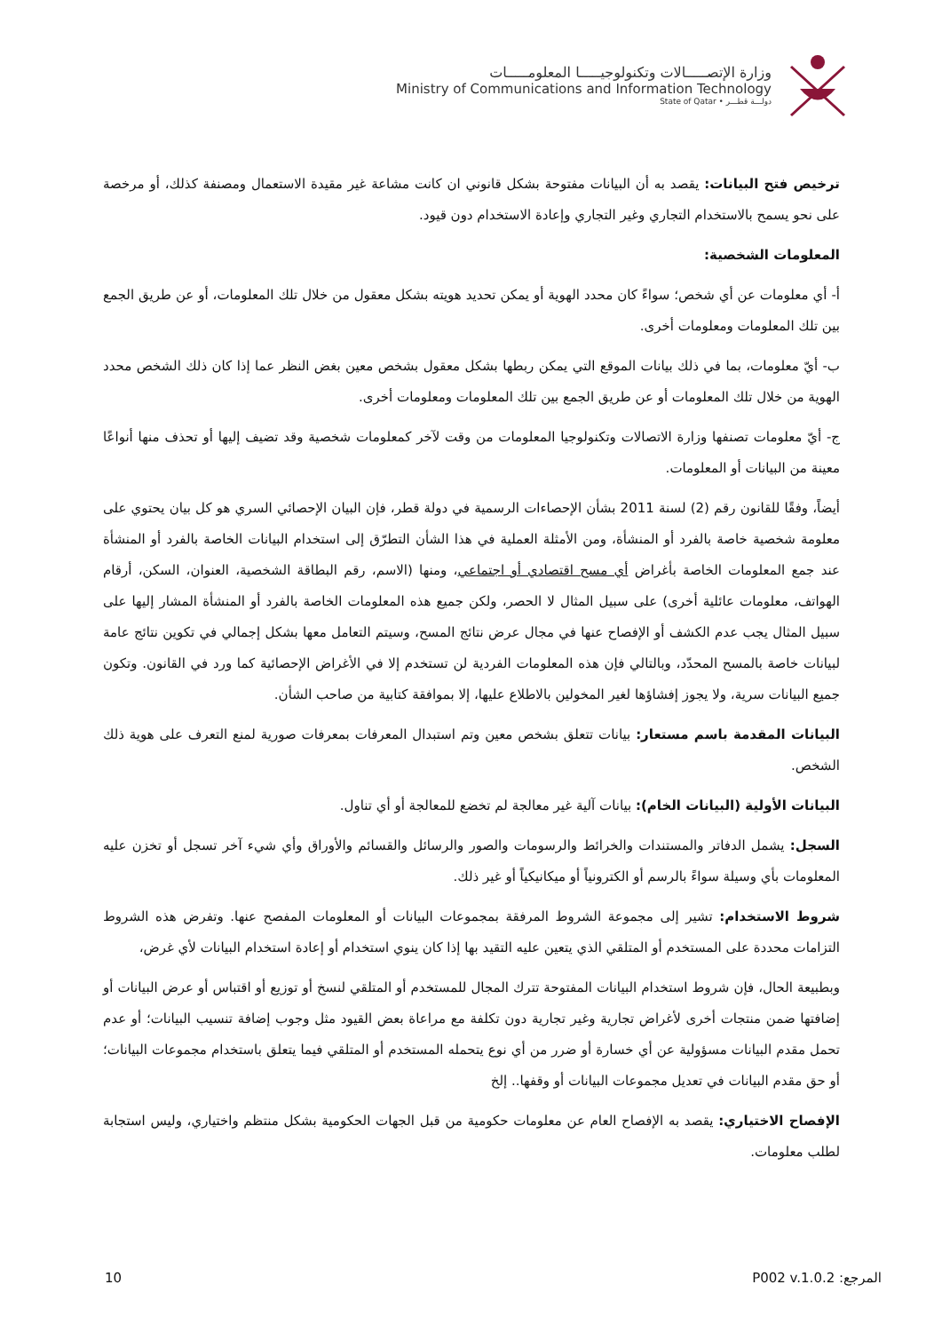وزارة الإتصـــــالات وتكنولوجيـــــا المعلومـــــات
Ministry of Communications and Information Technology
State of Qatar • دولـــة قطـــر
ترخيص فتح البيانات: يقصد به أن البيانات مفتوحة بشكل قانوني ان كانت مشاعة غير مقيدة الاستعمال ومصنفة كذلك، أو مرخصة على نحو يسمح بالاستخدام التجاري وغير التجاري وإعادة الاستخدام دون قيود.
المعلومات الشخصية:
أ- أي معلومات عن أي شخص؛ سواءً كان محدد الهوية أو يمكن تحديد هويته بشكل معقول من خلال تلك المعلومات، أو عن طريق الجمع بين تلك المعلومات ومعلومات أخرى.
ب- أيّ معلومات، بما في ذلك بيانات الموقع التي يمكن ربطها بشكل معقول بشخص معين بغض النظر عما إذا كان ذلك الشخص محدد الهوية من خلال تلك المعلومات أو عن طريق الجمع بين تلك المعلومات ومعلومات أخرى.
ج- أيّ معلومات تصنفها وزارة الاتصالات وتكنولوجيا المعلومات من وقت لآخر كمعلومات شخصية وقد تضيف إليها أو تحذف منها أنواعًا معينة من البيانات أو المعلومات.
أيضاً، وفقًا للقانون رقم (2) لسنة 2011 بشأن الإحصاءات الرسمية في دولة قطر، فإن البيان الإحصائي السري هو كل بيان يحتوي على معلومة شخصية خاصة بالفرد أو المنشأة، ومن الأمثلة العملية في هذا الشأن التطرّق إلى استخدام البيانات الخاصة بالفرد أو المنشأة عند جمع المعلومات الخاصة بأغراض أي مسح اقتصادي أو اجتماعي، ومنها (الاسم، رقم البطاقة الشخصية، العنوان، السكن، أرقام الهواتف، معلومات عائلية أخرى) على سبيل المثال لا الحصر، ولكن جميع هذه المعلومات الخاصة بالفرد أو المنشأة المشار إليها على سبيل المثال يجب عدم الكشف أو الإفصاح عنها في مجال عرض نتائج المسح، وسيتم التعامل معها بشكل إجمالي في تكوين نتائج عامة لبيانات خاصة بالمسح المحدّد، وبالتالي فإن هذه المعلومات الفردية لن تستخدم إلا في الأغراض الإحصائية كما ورد في القانون. وتكون جميع البيانات سرية، ولا يجوز إفشاؤها لغير المخولين بالاطلاع عليها، إلا بموافقة كتابية من صاحب الشأن.
البيانات المقدمة باسم مستعار: بيانات تتعلق بشخص معين وتم استبدال المعرفات بمعرفات صورية لمنع التعرف على هوية ذلك الشخص.
البيانات الأولية (البيانات الخام): بيانات آلية غير معالجة لم تخضع للمعالجة أو أي تناول.
السجل: يشمل الدفاتر والمستندات والخرائط والرسومات والصور والرسائل والقسائم والأوراق وأي شيء آخر تسجل أو تخزن عليه المعلومات بأي وسيلة سواءً بالرسم أو الكترونياً أو ميكانيكياً أو غير ذلك.
شروط الاستخدام: تشير إلى مجموعة الشروط المرفقة بمجموعات البيانات أو المعلومات المفصح عنها. وتفرض هذه الشروط التزامات محددة على المستخدم أو المتلقي الذي يتعين عليه التقيد بها إذا كان ينوي استخدام أو إعادة استخدام البيانات لأي غرض،
وبطبيعة الحال، فإن شروط استخدام البيانات المفتوحة تترك المجال للمستخدم أو المتلقي لنسخ أو توزيع أو اقتباس أو عرض البيانات أو إضافتها ضمن منتجات أخرى لأغراض تجارية وغير تجارية دون تكلفة مع مراعاة بعض القيود مثل وجوب إضافة تنسيب البيانات؛ أو عدم تحمل مقدم البيانات مسؤولية عن أي خسارة أو ضرر من أي نوع يتحمله المستخدم أو المتلقي فيما يتعلق باستخدام مجموعات البيانات؛ أو حق مقدم البيانات في تعديل مجموعات البيانات أو وقفها.. إلخ
الإفصاح الاختياري: يقصد به الإفصاح العام عن معلومات حكومية من قبل الجهات الحكومية بشكل منتظم واختياري، وليس استجابة لطلب معلومات.
10 المرجع: P002 v.1.0.2